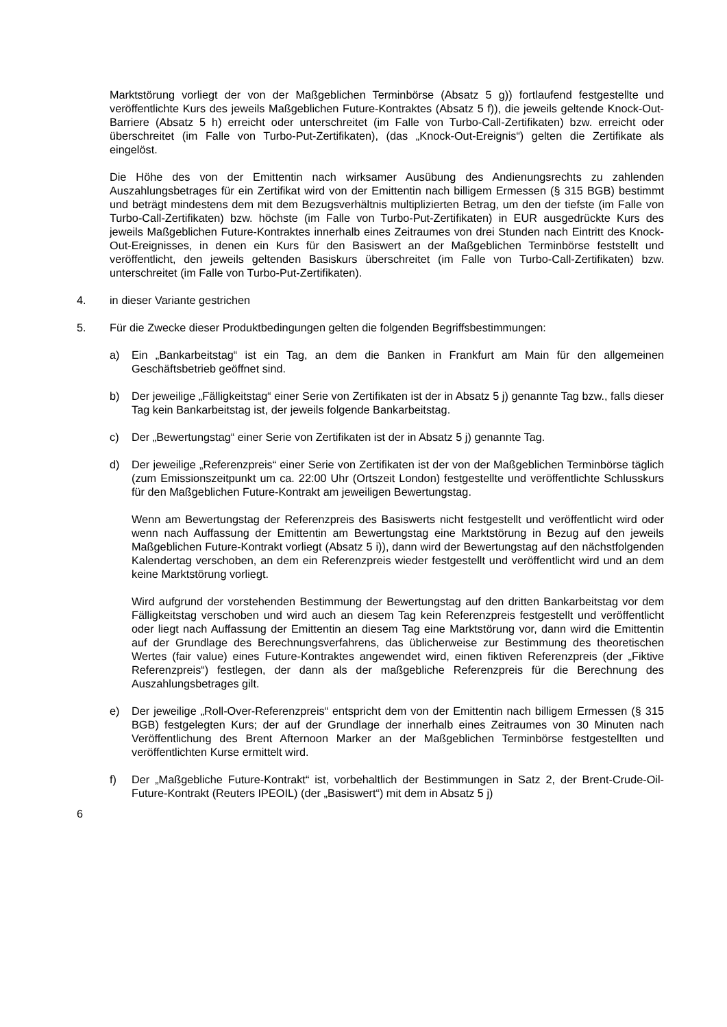Marktstörung vorliegt der von der Maßgeblichen Terminbörse (Absatz 5 g)) fortlaufend festgestellte und veröffentlichte Kurs des jeweils Maßgeblichen Future-Kontraktes (Absatz 5 f)), die jeweils geltende Knock-Out-Barriere (Absatz 5 h) erreicht oder unterschreitet (im Falle von Turbo-Call-Zertifikaten) bzw. erreicht oder überschreitet (im Falle von Turbo-Put-Zertifikaten), (das „Knock-Out-Ereignis“) gelten die Zertifikate als eingelöst.
Die Höhe des von der Emittentin nach wirksamer Ausübung des Andienungsrechts zu zahlenden Auszahlungsbetrages für ein Zertifikat wird von der Emittentin nach billigem Ermessen (§ 315 BGB) bestimmt und beträgt mindestens dem mit dem Bezugsverhältnis multiplizierten Betrag, um den der tiefste (im Falle von Turbo-Call-Zertifikaten) bzw. höchste (im Falle von Turbo-Put-Zertifikaten) in EUR ausgedrückte Kurs des jeweils Maßgeblichen Future-Kontraktes innerhalb eines Zeitraumes von drei Stunden nach Eintritt des Knock-Out-Ereignisses, in denen ein Kurs für den Basiswert an der Maßgeblichen Terminbörse feststellt und veröffentlicht, den jeweils geltenden Basiskurs überschreitet (im Falle von Turbo-Call-Zertifikaten) bzw. unterschreitet (im Falle von Turbo-Put-Zertifikaten).
4. in dieser Variante gestrichen
5. Für die Zwecke dieser Produktbedingungen gelten die folgenden Begriffsbestimmungen:
a) Ein „Bankarbeitstag“ ist ein Tag, an dem die Banken in Frankfurt am Main für den allgemeinen Geschäftsbetrieb geöffnet sind.
b) Der jeweilige „Fälligkeitstag“ einer Serie von Zertifikaten ist der in Absatz 5 j) genannte Tag bzw., falls dieser Tag kein Bankarbeitstag ist, der jeweils folgende Bankarbeitstag.
c) Der „Bewertungstag“ einer Serie von Zertifikaten ist der in Absatz 5 j) genannte Tag.
d) Der jeweilige „Referenzpreis“ einer Serie von Zertifikaten ist der von der Maßgeblichen Terminbörse täglich (zum Emissionszeitpunkt um ca. 22:00 Uhr (Ortszeit London) festgestellte und veröffentlichte Schlusskurs für den Maßgeblichen Future-Kontrakt am jeweiligen Bewertungstag.
Wenn am Bewertungstag der Referenzpreis des Basiswerts nicht festgestellt und veröffentlicht wird oder wenn nach Auffassung der Emittentin am Bewertungstag eine Marktstörung in Bezug auf den jeweils Maßgeblichen Future-Kontrakt vorliegt (Absatz 5 i)), dann wird der Bewertungstag auf den nächstfolgenden Kalendertag verschoben, an dem ein Referenzpreis wieder festgestellt und veröffentlicht wird und an dem keine Marktstörung vorliegt.
Wird aufgrund der vorstehenden Bestimmung der Bewertungstag auf den dritten Bankarbeitstag vor dem Fälligkeitstag verschoben und wird auch an diesem Tag kein Referenzpreis festgestellt und veröffentlicht oder liegt nach Auffassung der Emittentin an diesem Tag eine Marktstörung vor, dann wird die Emittentin auf der Grundlage des Berechnungsverfahrens, das üblicherweise zur Bestimmung des theoretischen Wertes (fair value) eines Future-Kontraktes angewendet wird, einen fiktiven Referenzpreis (der „Fiktive Referenzpreis“) festlegen, der dann als der maßgebliche Referenzpreis für die Berechnung des Auszahlungsbetrages gilt.
e) Der jeweilige „Roll-Over-Referenzpreis“ entspricht dem von der Emittentin nach billigem Ermessen (§ 315 BGB) festgelegten Kurs; der auf der Grundlage der innerhalb eines Zeitraumes von 30 Minuten nach Veröffentlichung des Brent Afternoon Marker an der Maßgeblichen Terminbörse festgestellten und veröffentlichten Kurse ermittelt wird.
f) Der „Maßgebliche Future-Kontrakt“ ist, vorbehaltlich der Bestimmungen in Satz 2, der Brent-Crude-Oil-Future-Kontrakt (Reuters IPEOIL) (der „Basiswert“) mit dem in Absatz 5 j)
6